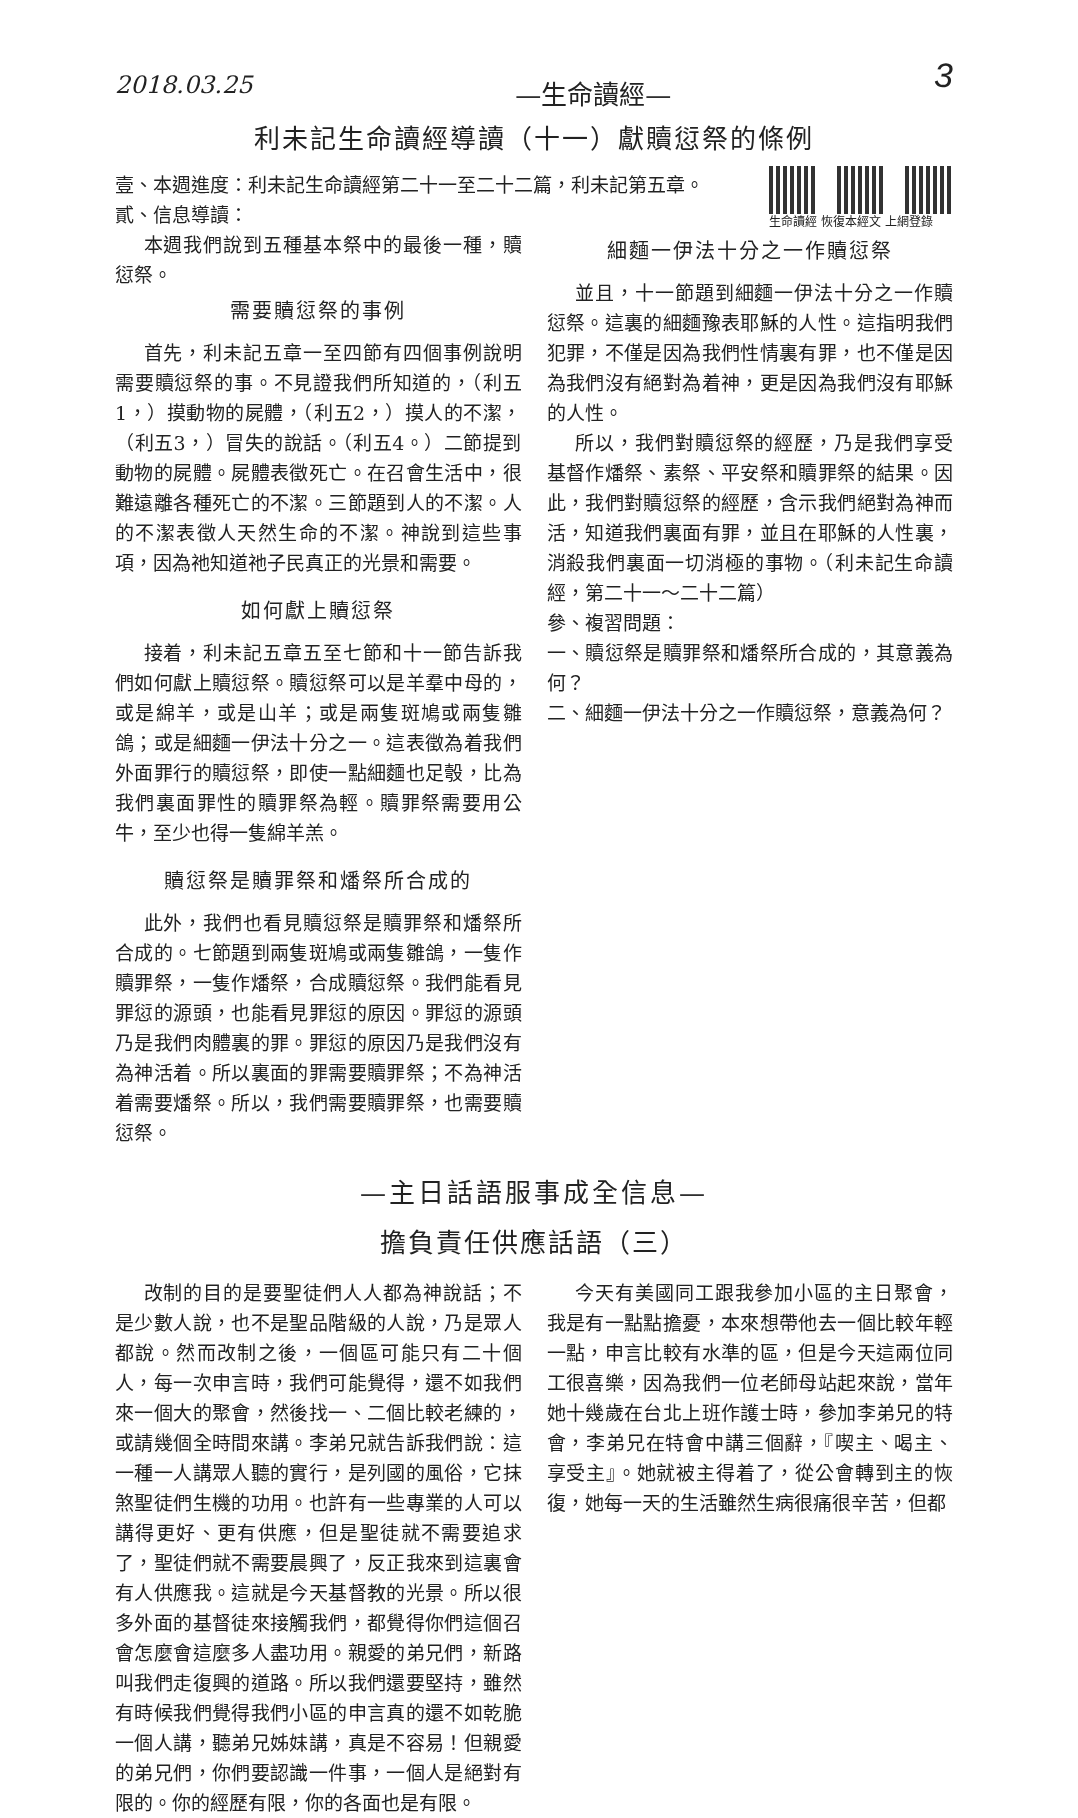2018.03.25 —生命讀經— 3
利未記生命讀經導讀（十一）獻贖愆祭的條例
壹、本週進度：利未記生命讀經第二十一至二十二篇，利未記第五章。
貳、信息導讀：
生命讀經 恢復本經文 上網登錄
本週我們說到五種基本祭中的最後一種，贖愆祭。
需要贖愆祭的事例
首先，利未記五章一至四節有四個事例說明需要贖愆祭的事。不見證我們所知道的，（利五1，）摸動物的屍體，（利五2，）摸人的不潔，（利五3，）冒失的說話。（利五4。）二節提到動物的屍體。屍體表徵死亡。在召會生活中，很難遠離各種死亡的不潔。三節題到人的不潔。人的不潔表徵人天然生命的不潔。神說到這些事項，因為祂知道祂子民真正的光景和需要。
如何獻上贖愆祭
接着，利未記五章五至七節和十一節告訴我們如何獻上贖愆祭。贖愆祭可以是羊羣中母的，或是綿羊，或是山羊；或是兩隻斑鳩或兩隻雛鴿；或是細麵一伊法十分之一。這表徵為着我們外面罪行的贖愆祭，即使一點細麵也足彀，比為我們裏面罪性的贖罪祭為輕。贖罪祭需要用公牛，至少也得一隻綿羊羔。
贖愆祭是贖罪祭和燔祭所合成的
此外，我們也看見贖愆祭是贖罪祭和燔祭所合成的。七節題到兩隻斑鳩或兩隻雛鴿，一隻作贖罪祭，一隻作燔祭，合成贖愆祭。我們能看見罪愆的源頭，也能看見罪愆的原因。罪愆的源頭乃是我們肉體裏的罪。罪愆的原因乃是我們沒有為神活着。所以裏面的罪需要贖罪祭；不為神活着需要燔祭。所以，我們需要贖罪祭，也需要贖愆祭。
細麵一伊法十分之一作贖愆祭
並且，十一節題到細麵一伊法十分之一作贖愆祭。這裏的細麵豫表耶穌的人性。這指明我們犯罪，不僅是因為我們性情裏有罪，也不僅是因為我們沒有絕對為着神，更是因為我們沒有耶穌的人性。
所以，我們對贖愆祭的經歷，乃是我們享受基督作燔祭、素祭、平安祭和贖罪祭的結果。因此，我們對贖愆祭的經歷，含示我們絕對為神而活，知道我們裏面有罪，並且在耶穌的人性裏，消殺我們裏面一切消極的事物。（利未記生命讀經，第二十一～二十二篇）
參、複習問題：
一、贖愆祭是贖罪祭和燔祭所合成的，其意義為何？
二、細麵一伊法十分之一作贖愆祭，意義為何？
—主日話語服事成全信息—
擔負責任供應話語（三）
改制的目的是要聖徒們人人都為神說話；不是少數人說，也不是聖品階級的人說，乃是眾人都說。然而改制之後，一個區可能只有二十個人，每一次申言時，我們可能覺得，還不如我們來一個大的聚會，然後找一、二個比較老練的，或請幾個全時間來講。李弟兄就告訴我們說：這一種一人講眾人聽的實行，是列國的風俗，它抹煞聖徒們生機的功用。也許有一些專業的人可以講得更好、更有供應，但是聖徒就不需要追求了，聖徒們就不需要晨興了，反正我來到這裏會有人供應我。這就是今天基督教的光景。所以很多外面的基督徒來接觸我們，都覺得你們這個召會怎麼會這麼多人盡功用。親愛的弟兄們，新路叫我們走復興的道路。所以我們還要堅持，雖然有時候我們覺得我們小區的申言真的還不如乾脆一個人講，聽弟兄姊妹講，真是不容易！但親愛的弟兄們，你們要認識一件事，一個人是絕對有限的。你的經歷有限，你的各面也是有限。
今天有美國同工跟我參加小區的主日聚會，我是有一點點擔憂，本來想帶他去一個比較年輕一點，申言比較有水準的區，但是今天這兩位同工很喜樂，因為我們一位老師母站起來說，當年她十幾歲在台北上班作護士時，參加李弟兄的特會，李弟兄在特會中講三個辭，『喫主、喝主、享受主』。她就被主得着了，從公會轉到主的恢復，她每一天的生活雖然生病很痛很辛苦，但都